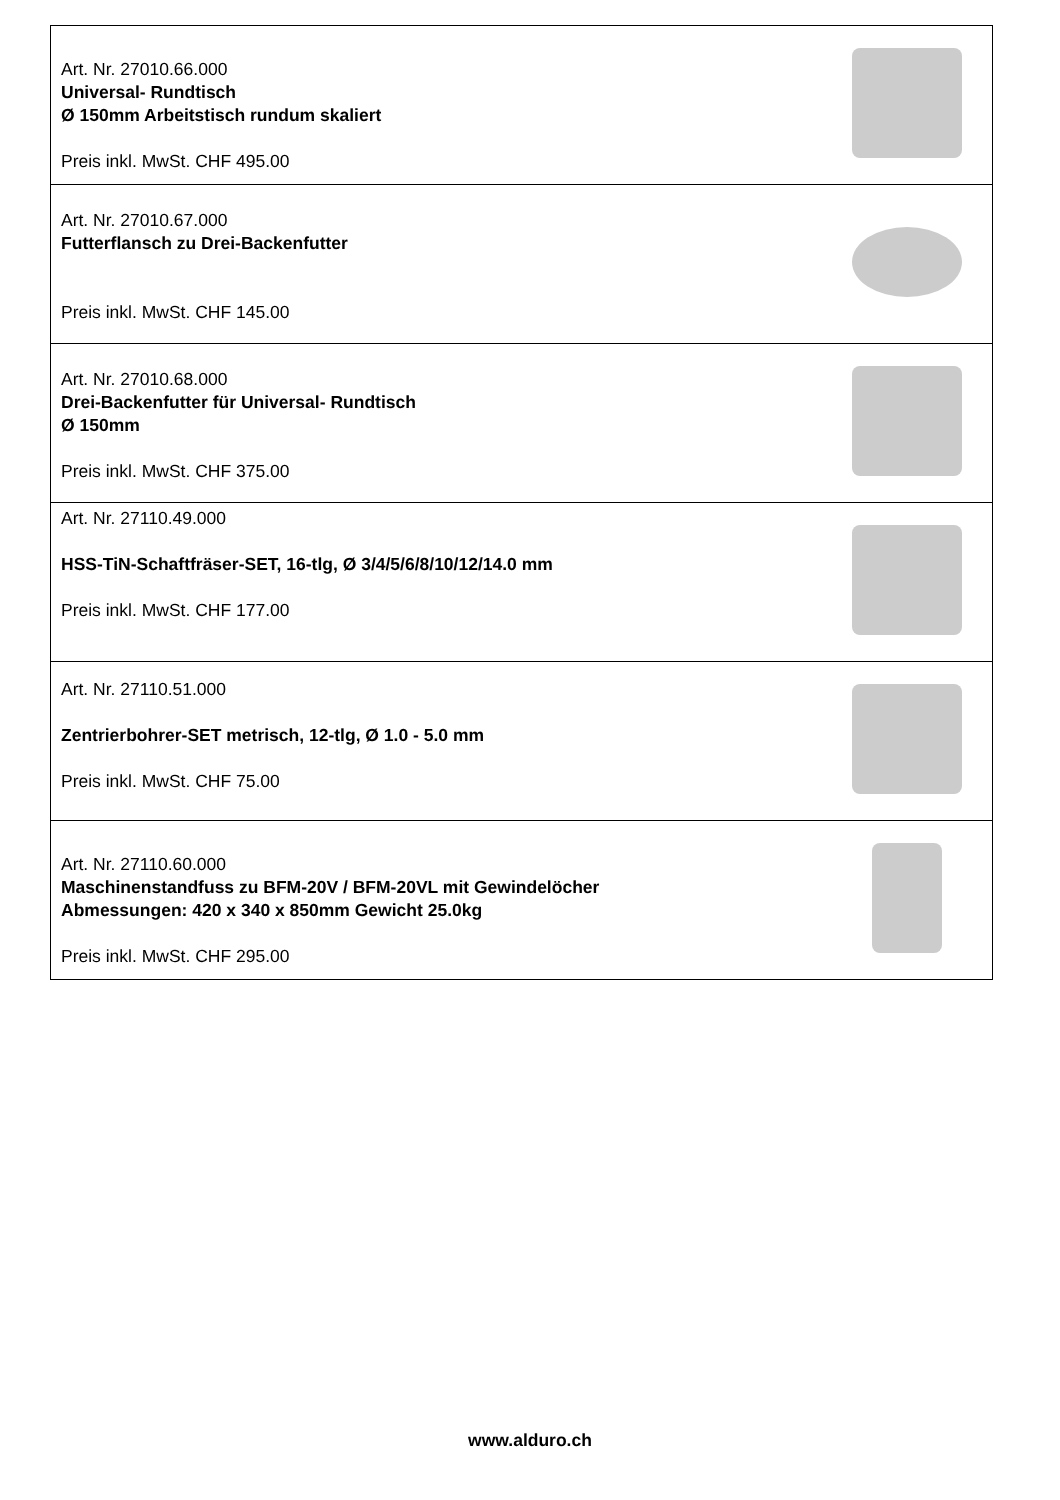| Art. Nr. 27010.66.000 Universal- Rundtisch Ø 150mm Arbeitstisch rundum skaliert Preis inkl. MwSt. CHF 495.00 | |
| Art. Nr. 27010.67.000 Futterflansch zu Drei-Backenfutter Preis inkl. MwSt. CHF 145.00 | |
| Art. Nr. 27010.68.000 Drei-Backenfutter für Universal- Rundtisch Ø 150mm Preis inkl. MwSt. CHF 375.00 | |
| Art. Nr. 27110.49.000 HSS-TiN-Schaftfräser-SET, 16-tlg, Ø 3/4/5/6/8/10/12/14.0 mm Preis inkl. MwSt. CHF 177.00 | |
| Art. Nr. 27110.51.000 Zentrierbohrer-SET metrisch, 12-tlg, Ø 1.0 - 5.0 mm Preis inkl. MwSt. CHF 75.00 | |
| Art. Nr. 27110.60.000 Maschinenstandfuss zu BFM-20V / BFM-20VL mit Gewindelöcher Abmessungen: 420 x 340 x 850mm Gewicht 25.0kg Preis inkl. MwSt. CHF 295.00 | |
www.alduro.ch